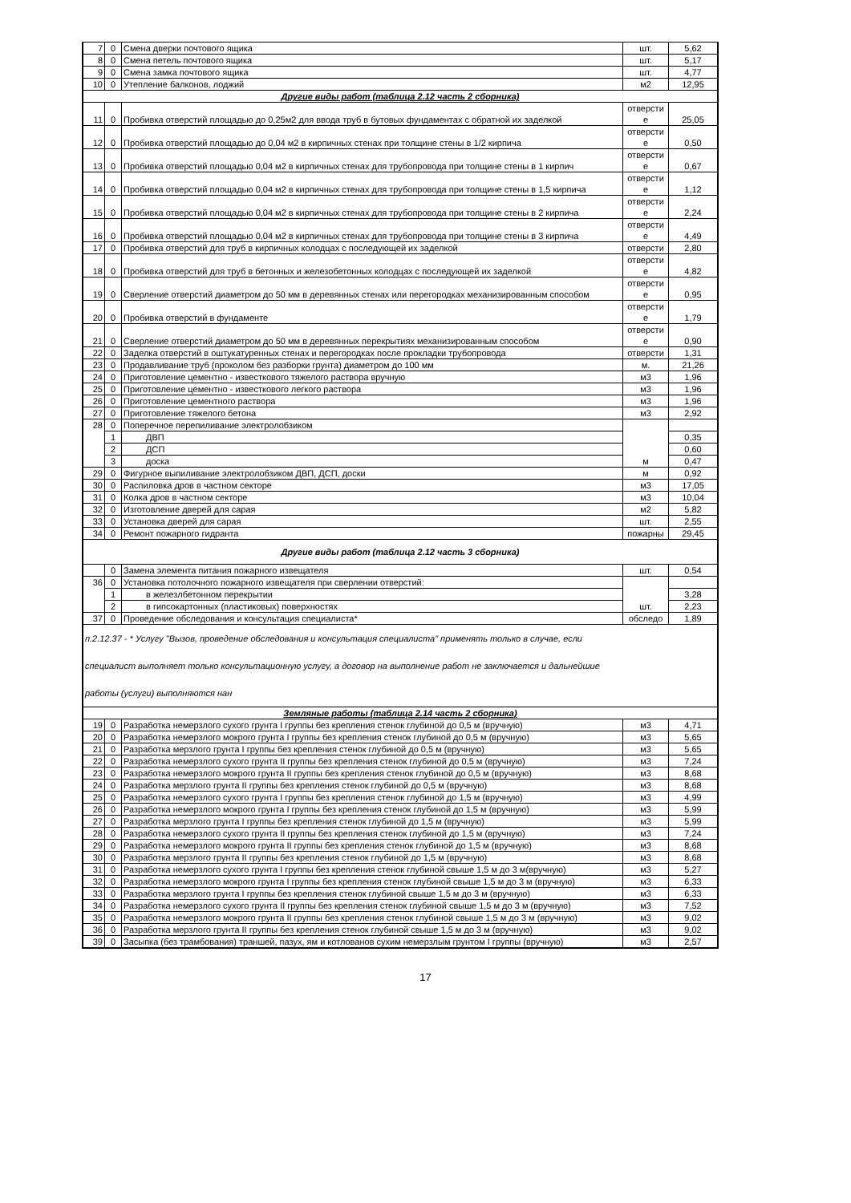| 7 | 0 | Смена дверки почтового ящика | шт. | 5,62 |
| 8 | 0 | Смена петель почтового ящика | шт. | 5,17 |
| 9 | 0 | Смена замка почтового ящика | шт. | 4,77 |
| 10 | 0 | Утепление балконов, лоджий | м2 | 12,95 |
| Другие виды работ (таблица 2.12 часть 2 сборника) | | | | |
| 11 | 0 | Пробивка отверстий площадью до 0,25м2 для ввода труб в бутовых фундаментах с обратной их заделкой | отверсти е | 25,05 |
| 12 | 0 | Пробивка отверстий площадью до 0,04 м2 в кирпичных стенах при толщине стены в 1/2 кирпича | отверсти е | 0,50 |
| 13 | 0 | Пробивка отверстий площадью 0,04 м2 в кирпичных стенах для трубопровода при толщине стены в 1 кирпич | отверсти е | 0,67 |
| 14 | 0 | Пробивка отверстий площадью 0,04 м2 в кирпичных стенах для трубопровода при толщине стены в 1,5 кирпича | отверсти е | 1,12 |
| 15 | 0 | Пробивка отверстий площадью 0,04 м2 в кирпичных стенах для трубопровода при толщине стены в 2 кирпича | отверсти е | 2,24 |
| 16 | 0 | Пробивка отверстий площадью 0,04 м2 в кирпичных стенах для трубопровода при толщине стены в 3 кирпича | отверсти е | 4,49 |
| 17 | 0 | Пробивка отверстий для труб в кирпичных колодцах с последующей их заделкой | отверсти | 2,80 |
| 18 | 0 | Пробивка отверстий для труб в бетонных и железобетонных колодцах с последующей их заделкой | отверсти е | 4,82 |
| 19 | 0 | Сверление отверстий диаметром до 50 мм в деревянных стенах или перегородках механизированным способом | отверсти е | 0,95 |
| 20 | 0 | Пробивка отверстий в фундаменте | отверсти е | 1,79 |
| 21 | 0 | Сверление отверстий диаметром до 50 мм в деревянных перекрытиях механизированным способом | отверсти е | 0,90 |
| 22 | 0 | Заделка отверстий в оштукатуренных стенах и перегородках после прокладки трубопровода | отверсти | 1,31 |
| 23 | 0 | Продавливание труб (проколом без разборки грунта) диаметром до 100 мм | м. | 21,26 |
| 24 | 0 | Приготовление цементно - известкового тяжелого раствора вручную | м3 | 1,96 |
| 25 | 0 | Приготовление цементно - известкового легкого раствора | м3 | 1,96 |
| 26 | 0 | Приготовление цементного раствора | м3 | 1,96 |
| 27 | 0 | Приготовление тяжелого бетона | м3 | 2,92 |
| 28 | 0 | Поперечное перепиливание электролобзиком | м | |
| | 1 | ДВП | | 0,35 |
| | 2 | ДСП | | 0,60 |
| | 3 | доска | | 0,47 |
| 29 | 0 | Фигурное выпиливание электролобзиком ДВП, ДСП, доски | м | 0,92 |
| 30 | 0 | Распиловка дров в частном секторе | м3 | 17,05 |
| 31 | 0 | Колка дров в частном секторе | м3 | 10,04 |
| 32 | 0 | Изготовление дверей для сарая | м2 | 5,82 |
| 33 | 0 | Установка дверей для сарая | шт. | 2,55 |
| 34 | 0 | Ремонт пожарного гидранта | пожарны | 29,45 |
| Другие виды работ (таблица 2.12 часть 3 сборника) | | | | |
| | 0 | Замена элемента питания пожарного извещателя | шт. | 0,54 |
| 36 | 0 | Установка потолочного пожарного извещателя при сверлении отверстий: | шт. | |
| | 1 | в железлбетонном перекрытии | | 3,28 |
| | 2 | в гипсокартонных (пластиковых) поверхностях | | 2,23 |
| 37 | 0 | Проведение обследования и консультация специалиста* | обследо | 1,89 |
| п.2.12.37 - * Услугу "Вызов, проведение обследования и консультация специалиста" применять только в случае, если специалист выполняет только консультационную услугу, а договор на выполнение работ не заключается и дальнейшие работы (услуги) выполняются нан | | | | |
| Земляные работы (таблица 2.14 часть 2 сборника) | | | | |
| 19 | 0 | Разработка немерзлого сухого грунта I группы без крепления стенок глубиной до 0,5 м (вручную) | м3 | 4,71 |
| 20 | 0 | Разработка немерзлого мокрого грунта I группы без крепления стенок глубиной до 0,5 м (вручную) | м3 | 5,65 |
| 21 | 0 | Разработка мерзлого грунта I группы без крепления стенок глубиной до 0,5 м (вручную) | м3 | 5,65 |
| 22 | 0 | Разработка немерзлого сухого грунта II группы без крепления стенок глубиной до 0,5 м (вручную) | м3 | 7,24 |
| 23 | 0 | Разработка немерзлого мокрого грунта II группы без крепления стенок глубиной до 0,5 м (вручную) | м3 | 8,68 |
| 24 | 0 | Разработка мерзлого грунта II группы без крепления стенок глубиной до 0,5 м (вручную) | м3 | 8,68 |
| 25 | 0 | Разработка немерзлого сухого грунта I группы без крепления стенок глубиной до 1,5 м (вручную) | м3 | 4,99 |
| 26 | 0 | Разработка немерзлого мокрого грунта I группы без крепления стенок глубиной до 1,5 м (вручную) | м3 | 5,99 |
| 27 | 0 | Разработка мерзлого грунта I группы без крепления стенок глубиной до 1,5 м (вручную) | м3 | 5,99 |
| 28 | 0 | Разработка немерзлого сухого грунта II группы без крепления стенок глубиной до 1,5 м (вручную) | м3 | 7,24 |
| 29 | 0 | Разработка немерзлого мокрого грунта II группы без крепления стенок глубиной до 1,5 м (вручную) | м3 | 8,68 |
| 30 | 0 | Разработка мерзлого грунта II группы без крепления стенок глубиной до 1,5 м (вручную) | м3 | 8,68 |
| 31 | 0 | Разработка немерзлого сухого грунта I группы без крепления стенок глубиной свыше 1,5 м до 3 м(вручную) | м3 | 5,27 |
| 32 | 0 | Разработка немерзлого мокрого грунта I группы без крепления стенок глубиной свыше 1,5 м до 3 м (вручную) | м3 | 6,33 |
| 33 | 0 | Разработка мерзлого грунта I группы без крепления стенок глубиной свыше 1,5 м до 3 м (вручную) | м3 | 6,33 |
| 34 | 0 | Разработка немерзлого сухого грунта II группы без крепления стенок глубиной свыше 1,5 м до 3 м (вручную) | м3 | 7,52 |
| 35 | 0 | Разработка немерзлого мокрого грунта II группы без крепления стенок глубиной свыше 1,5 м до 3 м (вручную) | м3 | 9,02 |
| 36 | 0 | Разработка мерзлого грунта II группы без крепления стенок глубиной свыше 1,5 м до 3 м (вручную) | м3 | 9,02 |
| 39 | 0 | Засыпка (без трамбования) траншей, пазух, ям и котлованов сухим немерзлым грунтом I группы (вручную) | м3 | 2,57 |
17